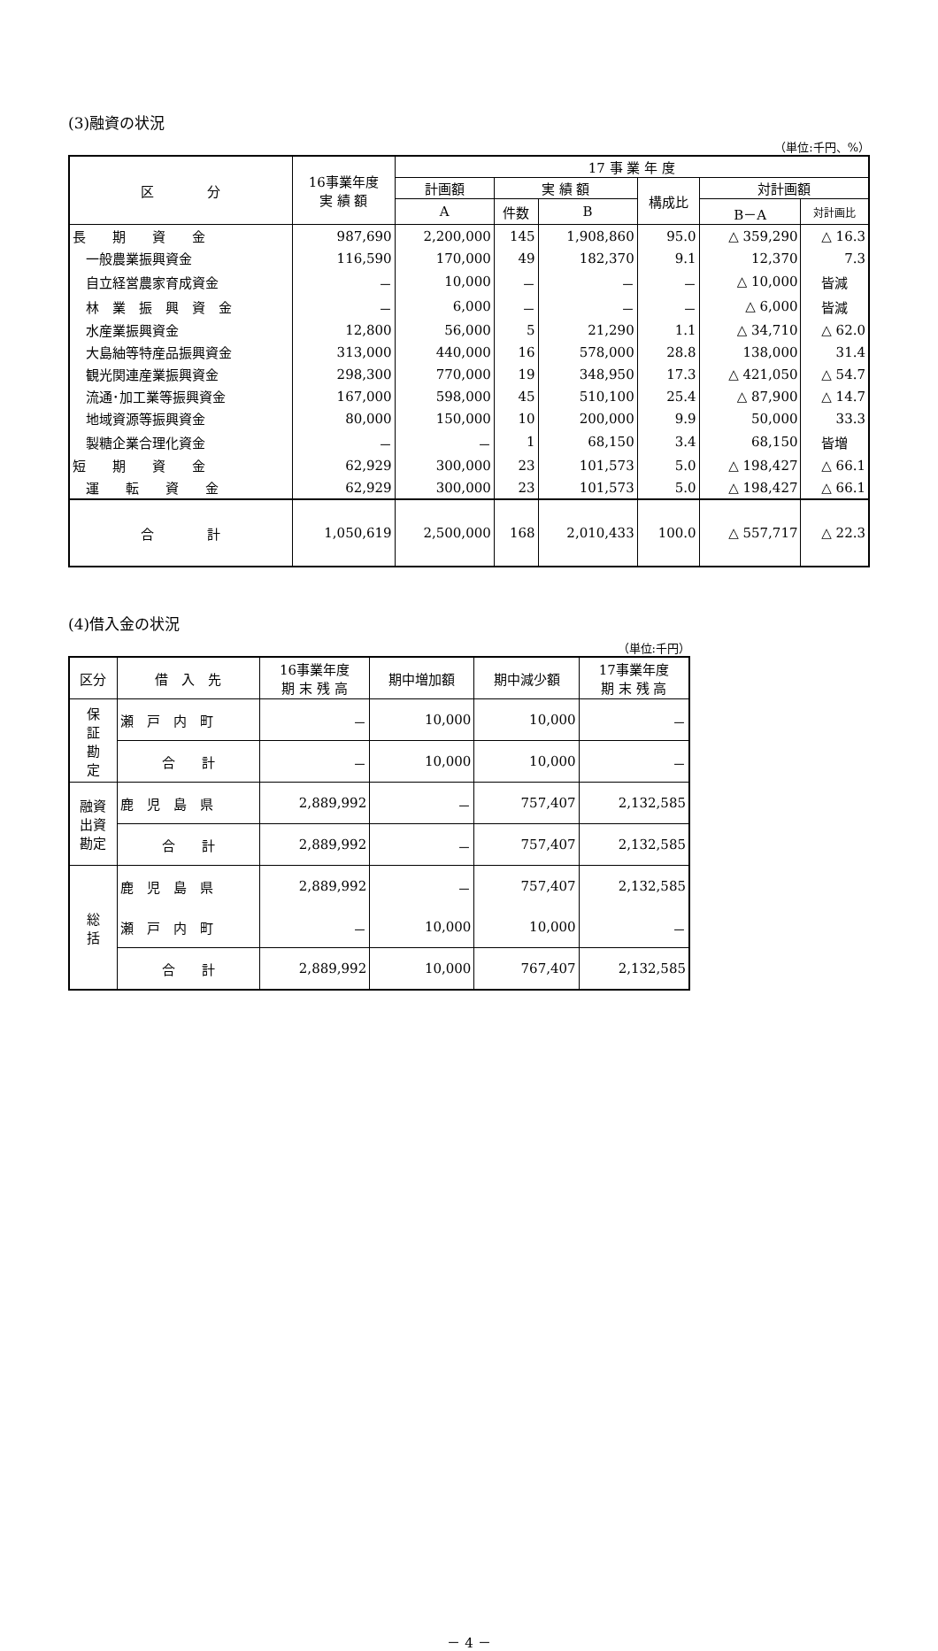(3)融資の状況
（単位:千円、%）
| 区 分 | 16事業年度 実 績 額 | 17 事 業 年 度 | | | | | |
| --- | --- | --- | --- | --- | --- | --- | --- |
| | | 計画額 | 実 績 額 | | 構成比 | 対計画額 | |
| | | A | 件数 | B | | B－A | 対計画比 |
| 長 期 資 金 | 987,690 | 2,200,000 | 145 | 1,908,860 | 95.0 | △ 359,290 | △ 16.3 |
| 一般農業振興資金 | 116,590 | 170,000 | 49 | 182,370 | 9.1 | 12,370 | 7.3 |
| 自立経営農家育成資金 | － | 10,000 | － | － | － | △ 10,000 | 皆減 |
| 林 業 振 興 資 金 | － | 6,000 | － | － | － | △ 6,000 | 皆減 |
| 水産業振興資金 | 12,800 | 56,000 | 5 | 21,290 | 1.1 | △ 34,710 | △ 62.0 |
| 大島紬等特産品振興資金 | 313,000 | 440,000 | 16 | 578,000 | 28.8 | 138,000 | 31.4 |
| 観光関連産業振興資金 | 298,300 | 770,000 | 19 | 348,950 | 17.3 | △ 421,050 | △ 54.7 |
| 流通･加工業等振興資金 | 167,000 | 598,000 | 45 | 510,100 | 25.4 | △ 87,900 | △ 14.7 |
| 地域資源等振興資金 | 80,000 | 150,000 | 10 | 200,000 | 9.9 | 50,000 | 33.3 |
| 製糖企業合理化資金 | － | － | 1 | 68,150 | 3.4 | 68,150 | 皆増 |
| 短 期 資 金 | 62,929 | 300,000 | 23 | 101,573 | 5.0 | △ 198,427 | △ 66.1 |
| 運 転 資 金 | 62,929 | 300,000 | 23 | 101,573 | 5.0 | △ 198,427 | △ 66.1 |
| 合 計 | 1,050,619 | 2,500,000 | 168 | 2,010,433 | 100.0 | △ 557,717 | △ 22.3 |
(4)借入金の状況
（単位:千円）
| 区分 | 借 入 先 | 16事業年度 期 末 残 高 | 期中増加額 | 期中減少額 | 17事業年度 期 末 残 高 |
| --- | --- | --- | --- | --- | --- |
| 保 証 勘 定 | 瀬 戸 内 町 | － | 10,000 | 10,000 | － |
| | 合 計 | － | 10,000 | 10,000 | － |
| 融資 出資 勘定 | 鹿 児 島 県 | 2,889,992 | － | 757,407 | 2,132,585 |
| | 合 計 | 2,889,992 | － | 757,407 | 2,132,585 |
| 総 括 | 鹿 児 島 県 | 2,889,992 | － | 757,407 | 2,132,585 |
| | 瀬 戸 内 町 | － | 10,000 | 10,000 | － |
| | 合 計 | 2,889,992 | 10,000 | 767,407 | 2,132,585 |
－ 4 －